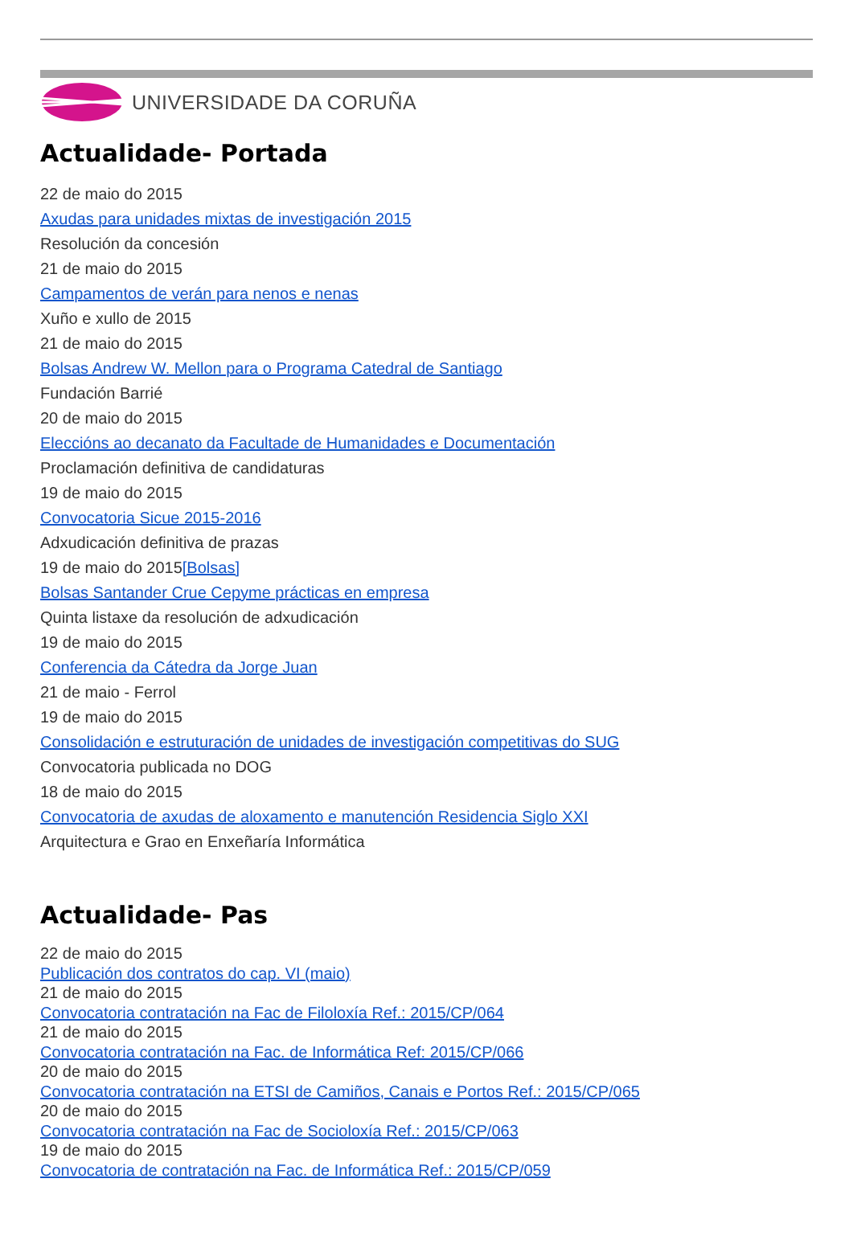UNIVERSIDADE DA CORUÑA
Actualidade- Portada
22 de maio do 2015
Axudas para unidades mixtas de investigación 2015
Resolución da concesión
21 de maio do 2015
Campamentos de verán para nenos e nenas
Xuño e xullo de 2015
21 de maio do 2015
Bolsas Andrew W. Mellon para o Programa Catedral de Santiago
Fundación Barrié
20 de maio do 2015
Eleccións ao decanato da Facultade de Humanidades e Documentación
Proclamación definitiva de candidaturas
19 de maio do 2015
Convocatoria Sicue 2015-2016
Adxudicación definitiva de prazas
19 de maio do 2015[Bolsas]
Bolsas Santander Crue Cepyme prácticas en empresa
Quinta listaxe da resolución de adxudicación
19 de maio do 2015
Conferencia da Cátedra da Jorge Juan
21 de maio - Ferrol
19 de maio do 2015
Consolidación e estruturación de unidades de investigación competitivas do SUG
Convocatoria publicada no DOG
18 de maio do 2015
Convocatoria de axudas de aloxamento e manutención Residencia Siglo XXI
Arquitectura e Grao en Enxeñaría Informática
Actualidade- Pas
22 de maio do 2015
Publicación dos contratos do cap. VI (maio)
21 de maio do 2015
Convocatoria contratación na Fac de Filoloxía Ref.: 2015/CP/064
21 de maio do 2015
Convocatoria contratación na Fac. de Informática Ref: 2015/CP/066
20 de maio do 2015
Convocatoria contratación na ETSI de Camiños, Canais e Portos Ref.: 2015/CP/065
20 de maio do 2015
Convocatoria contratación na Fac de Socioloxía Ref.: 2015/CP/063
19 de maio do 2015
Convocatoria de contratación na Fac. de Informática Ref.: 2015/CP/059